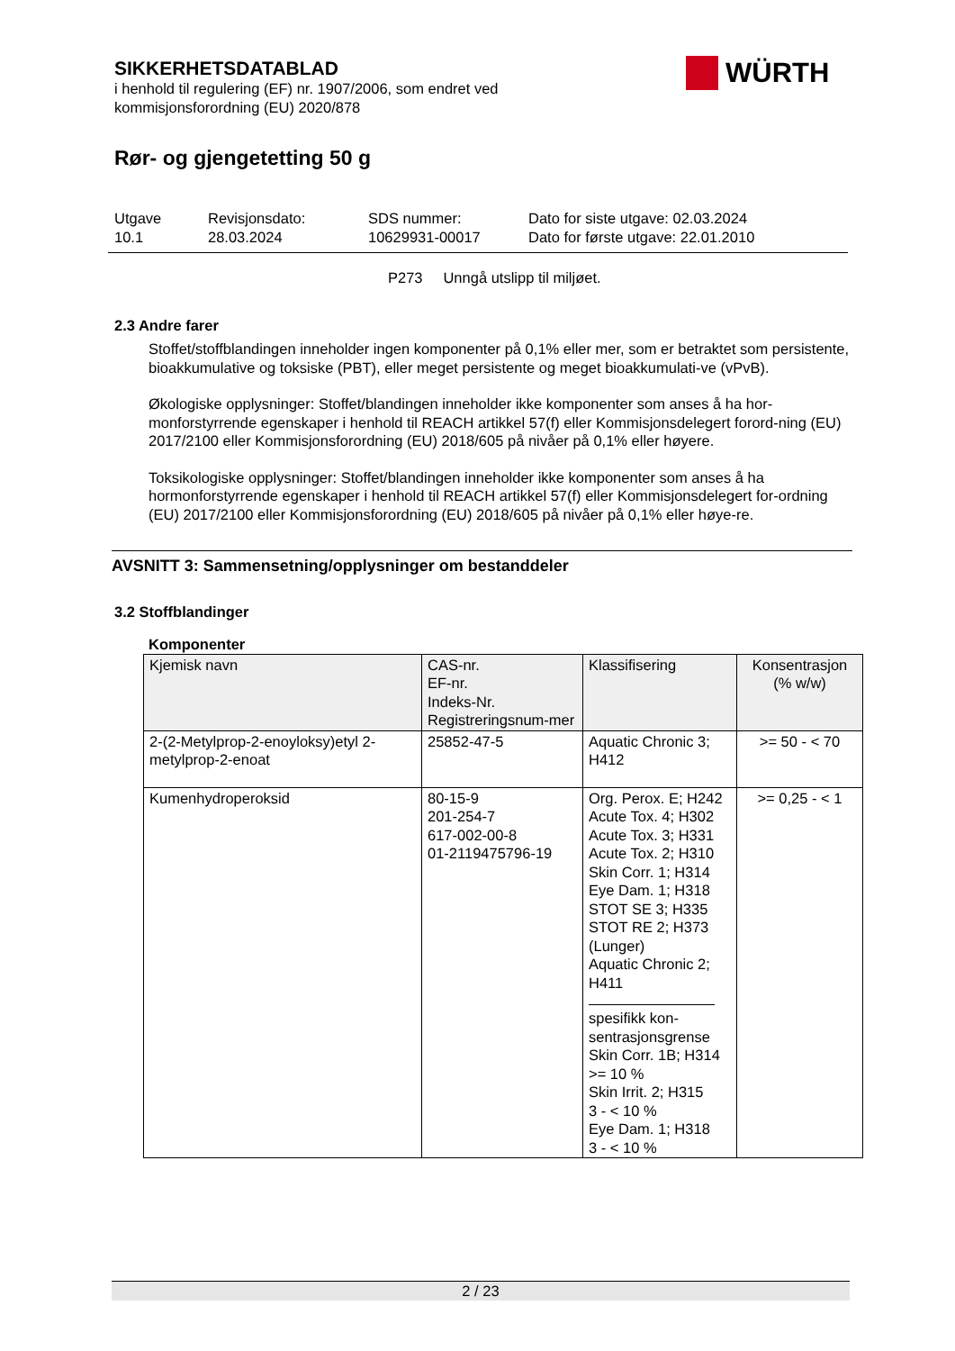SIKKERHETSDATABLAD
i henhold til regulering (EF) nr. 1907/2006, som endret ved
kommisjonsforordning (EU) 2020/878
Rør- og gjengetetting 50 g
WÜRTH
Utgave
10.1
Revisjonsdato:
28.03.2024
SDS nummer:
10629931-00017
Dato for siste utgave: 02.03.2024
Dato for første utgave: 22.01.2010
P273 Unngå utslipp til miljøet.
2.3 Andre farer
Stoffet/stoffblandingen inneholder ingen komponenter på 0,1% eller mer, som er betraktet som persistente, bioakkumulative og toksiske (PBT), eller meget persistente og meget bioakkumulati-ve (vPvB).
Økologiske opplysninger: Stoffet/blandingen inneholder ikke komponenter som anses å ha hor-monforstyrrende egenskaper i henhold til REACH artikkel 57(f) eller Kommisjonsdelegert forord-ning (EU) 2017/2100 eller Kommisjonsforordning (EU) 2018/605 på nivåer på 0,1% eller høyere.
Toksikologiske opplysninger: Stoffet/blandingen inneholder ikke komponenter som anses å ha hormonforstyrrende egenskaper i henhold til REACH artikkel 57(f) eller Kommisjonsdelegert for-ordning (EU) 2017/2100 eller Kommisjonsforordning (EU) 2018/605 på nivåer på 0,1% eller høye-re.
AVSNITT 3: Sammensetning/opplysninger om bestanddeler
3.2 Stoffblandinger
Komponenter
| Kjemisk navn | CAS-nr. EF-nr. Indeks-Nr. Registreringsnum-mer | Klassifisering | Konsentrasjon (% w/w) |
| 2-(2-Metylprop-2-enoyloksy)etyl 2-metylprop-2-enoat | 25852-47-5 | Aquatic Chronic 3; H412 | >= 50 - < 70 |
| Kumenhydroperoksid | 80-15-9 201-254-7 617-002-00-8 01-2119475796-19 | Org. Perox. E; H242 Acute Tox. 4; H302 Acute Tox. 3; H331 Acute Tox. 2; H310 Skin Corr. 1; H314 Eye Dam. 1; H318 STOT SE 3; H335 STOT RE 2; H373 (Lunger) Aquatic Chronic 2; H411 spesifikk kon-sentrasjonsgrense Skin Corr. 1B; H314 >= 10 % Skin Irrit. 2; H315 3 - < 10 % Eye Dam. 1; H318 3 - < 10 % | >= 0,25 - < 1 |
2 / 23